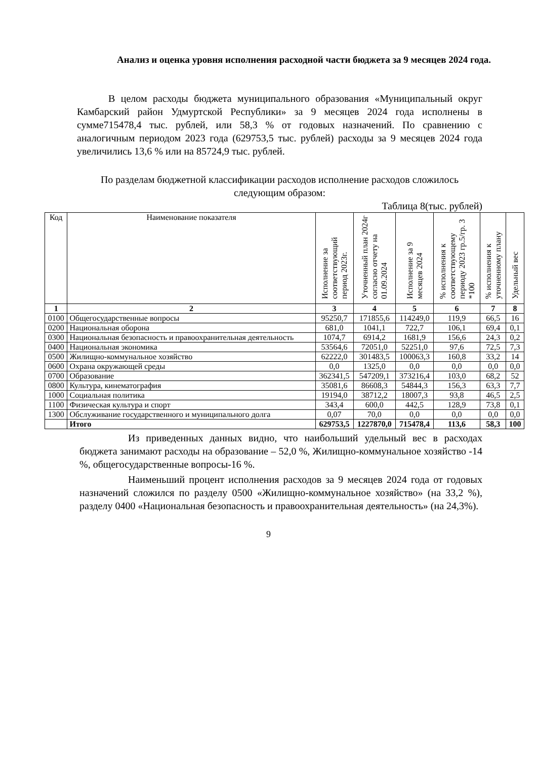Анализ и оценка уровня исполнения расходной части бюджета за 9 месяцев 2024 года.
В целом расходы бюджета муниципального образования «Муниципальный округ Камбарский район Удмуртской Республики» за 9 месяцев 2024 года исполнены в сумме715478,4 тыс. рублей, или 58,3 % от годовых назначений. По сравнению с аналогичным периодом 2023 года (629753,5 тыс. рублей) расходы за 9 месяцев 2024 года увеличились 13,6 % или на 85724,9 тыс. рублей.
По разделам бюджетной классификации расходов исполнение расходов сложилось следующим образом:
Таблица 8(тыс. рублей)
| Код | Наименование показателя | Исполнение за соответствующий период 2023г. | Уточненный план 2024г согласно отчету на 01.09.2024 | Исполнение за 9 месяцев 2024 | % исполнения к соответствующему периоду 2023 гр.5/гр. 3 *100 | % исполнения к уточненному плану | Удельный вес |
| --- | --- | --- | --- | --- | --- | --- | --- |
| 1 | 2 | 3 | 4 | 5 | 6 | 7 | 8 |
| 0100 | Общегосударственные вопросы | 95250,7 | 171855,6 | 114249,0 | 119,9 | 66,5 | 16 |
| 0200 | Национальная оборона | 681,0 | 1041,1 | 722,7 | 106,1 | 69,4 | 0,1 |
| 0300 | Национальная безопасность и правоохранительная деятельность | 1074,7 | 6914,2 | 1681,9 | 156,6 | 24,3 | 0,2 |
| 0400 | Национальная экономика | 53564,6 | 72051,0 | 52251,0 | 97,6 | 72,5 | 7,3 |
| 0500 | Жилищно-коммунальное хозяйство | 62222,0 | 301483,5 | 100063,3 | 160,8 | 33,2 | 14 |
| 0600 | Охрана окружающей среды | 0,0 | 1325,0 | 0,0 | 0,0 | 0,0 | 0,0 |
| 0700 | Образование | 362341,5 | 547209,1 | 373216,4 | 103,0 | 68,2 | 52 |
| 0800 | Культура, кинематография | 35081,6 | 86608,3 | 54844,3 | 156,3 | 63,3 | 7,7 |
| 1000 | Социальная политика | 19194,0 | 38712,2 | 18007,3 | 93,8 | 46,5 | 2,5 |
| 1100 | Физическая культура и спорт | 343,4 | 600,0 | 442,5 | 128,9 | 73,8 | 0,1 |
| 1300 | Обслуживание государственного и муниципального долга | 0,07 | 70,0 | 0,0 | 0,0 | 0,0 | 0,0 |
| | Итого | 629753,5 | 1227870,0 | 715478,4 | 113,6 | 58,3 | 100 |
Из приведенных данных видно, что наибольший удельный вес в расходах бюджета занимают расходы на образование – 52,0 %, Жилищно-коммунальное хозяйство -14 %, общегосударственные вопросы-16 %.
Наименьший процент исполнения расходов за 9 месяцев 2024 года от годовых назначений сложился по разделу 0500 «Жилищно-коммунальное хозяйство» (на 33,2 %), разделу 0400 «Национальная безопасность и правоохранительная деятельность» (на 24,3%).
9